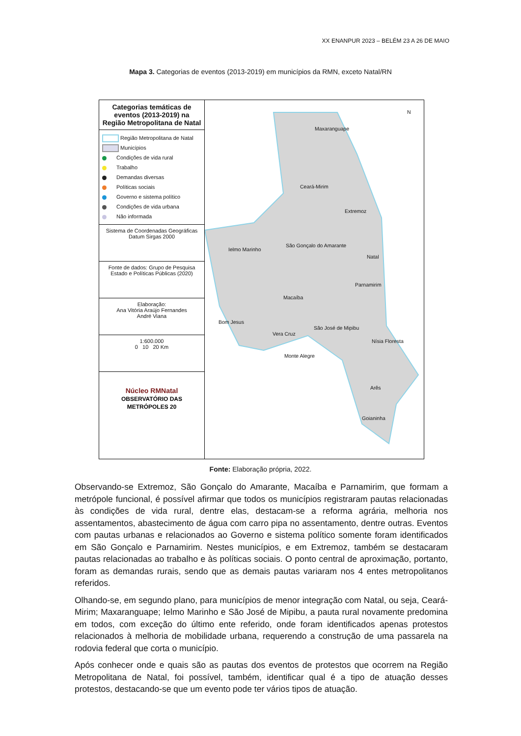XX ENANPUR 2023 – BELÉM 23 A 26 DE MAIO
Mapa 3. Categorias de eventos (2013-2019) em municípios da RMN, exceto Natal/RN
Categorias temáticas de eventos (2013-2019) na Região Metropolitana de Natal
Região Metropolitana de Natal
Municípios
Condições de vida rural
Trabalho
Demandas diversas
Políticas sociais
Governo e sistema político
Condições de vida urbana
Não informada
Sistema de Coordenadas Geográficas
Datum Sirgas 2000
Fonte de dados: Grupo de Pesquisa
Estado e Políticas Públicas (2020)
Elaboração:
Ana Vitória Araújo Fernandes
André Viana
1:600.000
0 10 20 Km
Núcleo RMNatal
OBSERVATÓRIO DAS METRÓPOLES 20
Maxaranguape
Ceará-Mirim
Extremoz
São Gonçalo do Amarante
Ielmo Marinho
Natal
Parnamirim
Macaíba
Bom Jesus
São José de Mipibu
Vera Cruz
Nísia Floresta
Monte Alegre
Arês
Goianinha
N
Fonte: Elaboração própria, 2022.
Observando-se Extremoz, São Gonçalo do Amarante, Macaíba e Parnamirim, que formam a metrópole funcional, é possível afirmar que todos os municípios registraram pautas relacionadas às condições de vida rural, dentre elas, destacam-se a reforma agrária, melhoria nos assentamentos, abastecimento de água com carro pipa no assentamento, dentre outras. Eventos com pautas urbanas e relacionados ao Governo e sistema político somente foram identificados em São Gonçalo e Parnamirim. Nestes municípios, e em Extremoz, também se destacaram pautas relacionadas ao trabalho e às políticas sociais. O ponto central de aproximação, portanto, foram as demandas rurais, sendo que as demais pautas variaram nos 4 entes metropolitanos referidos.
Olhando-se, em segundo plano, para municípios de menor integração com Natal, ou seja, Ceará-Mirim; Maxaranguape; Ielmo Marinho e São José de Mipibu, a pauta rural novamente predomina em todos, com exceção do último ente referido, onde foram identificados apenas protestos relacionados à melhoria de mobilidade urbana, requerendo a construção de uma passarela na rodovia federal que corta o município.
Após conhecer onde e quais são as pautas dos eventos de protestos que ocorrem na Região Metropolitana de Natal, foi possível, também, identificar qual é a tipo de atuação desses protestos, destacando-se que um evento pode ter vários tipos de atuação.